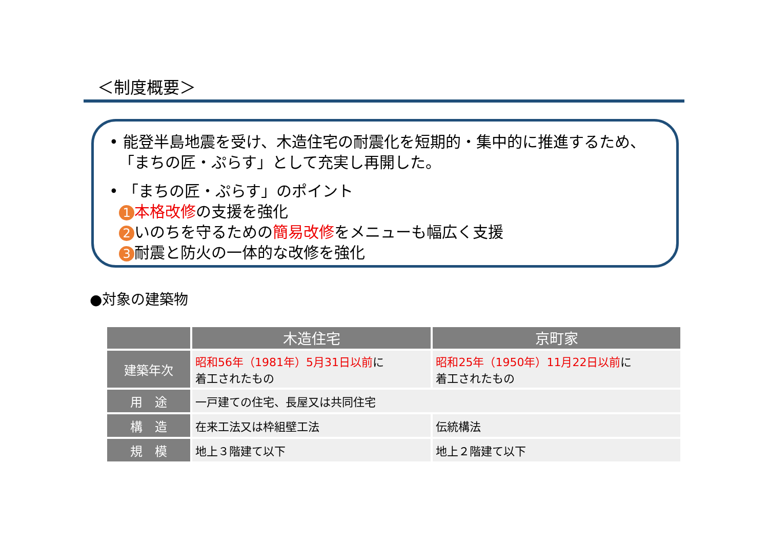＜制度概要＞
• 能登半島地震を受け、木造住宅の耐震化を短期的・集中的に推進するため、
「まちの匠・ぷらす」として充実し再開した。
• 「まちの匠・ぷらす」のポイント
1 本格改修の支援を強化
2 いのちを守るための簡易改修をメニューも幅広く支援
3 耐震と防火の一体的な改修を強化
●対象の建築物
| | 木造住宅 | 京町家 |
| --- | --- | --- |
| 建築年次 | 昭和56年（1981年）5月31日以前 に 着工されたもの | 昭和25年（1950年）11月22日以前 に 着工されたもの |
| 用 途 | 一戸建ての住宅、長屋又は共同住宅 | |
| 構 造 | 在来工法又は枠組壁工法 | 伝統構法 |
| 規 模 | 地上３階建て以下 | 地上２階建て以下 |